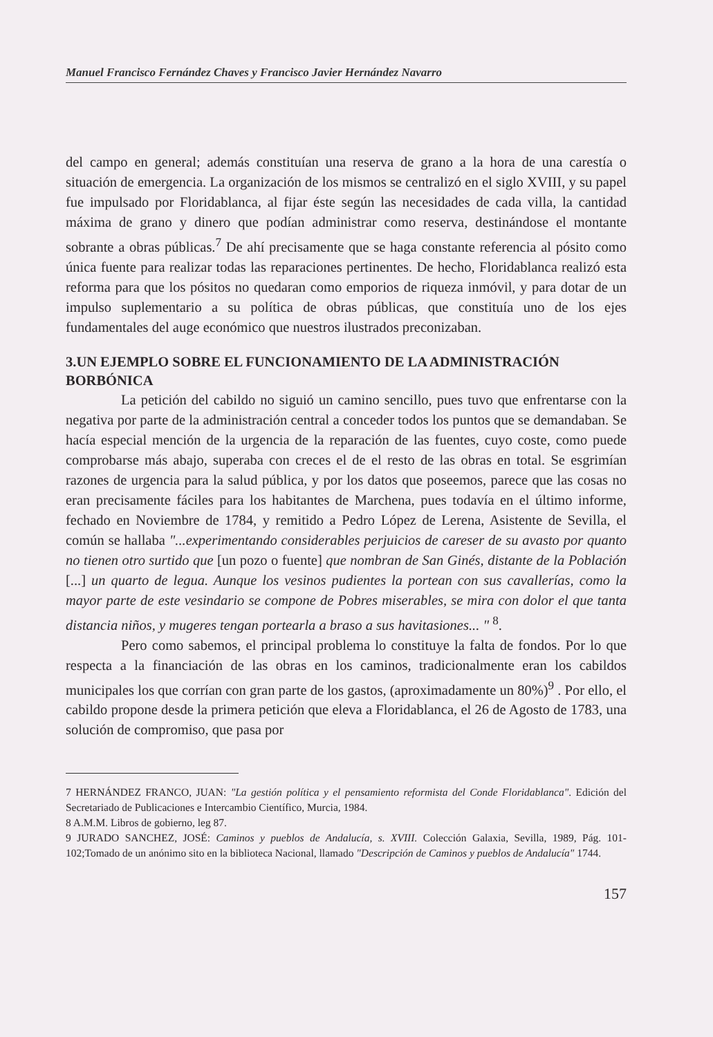Manuel Francisco Fernández Chaves y Francisco Javier Hernández Navarro
del campo en general; además constituían una reserva de grano a la hora de una carestía o situación de emergencia. La organización de los mismos se centralizó en el siglo XVIII, y su papel fue impulsado por Floridablanca, al fijar éste según las necesidades de cada villa, la cantidad máxima de grano y dinero que podían administrar como reserva, destinándose el montante sobrante a obras públicas.<sup>7</sup> De ahí precisamente que se haga constante referencia al pósito como única fuente para realizar todas las reparaciones pertinentes. De hecho, Floridablanca realizó esta reforma para que los pósitos no quedaran como emporios de riqueza inmóvil, y para dotar de un impulso suplementario a su política de obras públicas, que constituía uno de los ejes fundamentales del auge económico que nuestros ilustrados preconizaban.
3.UN EJEMPLO SOBRE EL FUNCIONAMIENTO DE LA ADMINISTRACIÓN BORBÓNICA
La petición del cabildo no siguió un camino sencillo, pues tuvo que enfrentarse con la negativa por parte de la administración central a conceder todos los puntos que se demandaban. Se hacía especial mención de la urgencia de la reparación de las fuentes, cuyo coste, como puede comprobarse más abajo, superaba con creces el de el resto de las obras en total. Se esgrimían razones de urgencia para la salud pública, y por los datos que poseemos, parece que las cosas no eran precisamente fáciles para los habitantes de Marchena, pues todavía en el último informe, fechado en Noviembre de 1784, y remitido a Pedro López de Lerena, Asistente de Sevilla, el común se hallaba "...experimentando considerables perjuicios de careser de su avasto por quanto no tienen otro surtido que [un pozo o fuente] que nombran de San Ginés, distante de la Población [...] un quarto de legua. Aunque los vesinos pudientes la portean con sus cavallerías, como la mayor parte de este vesindario se compone de Pobres miserables, se mira con dolor el que tanta distancia niños, y mugeres tengan portearla a braso a sus havitasiones... " <sup>8</sup>.
Pero como sabemos, el principal problema lo constituye la falta de fondos. Por lo que respecta a la financiación de las obras en los caminos, tradicionalmente eran los cabildos municipales los que corrían con gran parte de los gastos, (aproximadamente un 80%)<sup>9</sup> . Por ello, el cabildo propone desde la primera petición que eleva a Floridablanca, el 26 de Agosto de 1783, una solución de compromiso, que pasa por
7 HERNÁNDEZ FRANCO, JUAN: "La gestión política y el pensamiento reformista del Conde Floridablanca". Edición del Secretariado de Publicaciones e Intercambio Científico, Murcia, 1984.
8 A.M.M. Libros de gobierno, leg 87.
9 JURADO SANCHEZ, JOSÉ: Caminos y pueblos de Andalucía, s. XVIII. Colección Galaxia, Sevilla, 1989, Pág. 101-102;Tomado de un anónimo sito en la biblioteca Nacional, llamado "Descripción de Caminos y pueblos de Andalucía" 1744.
157